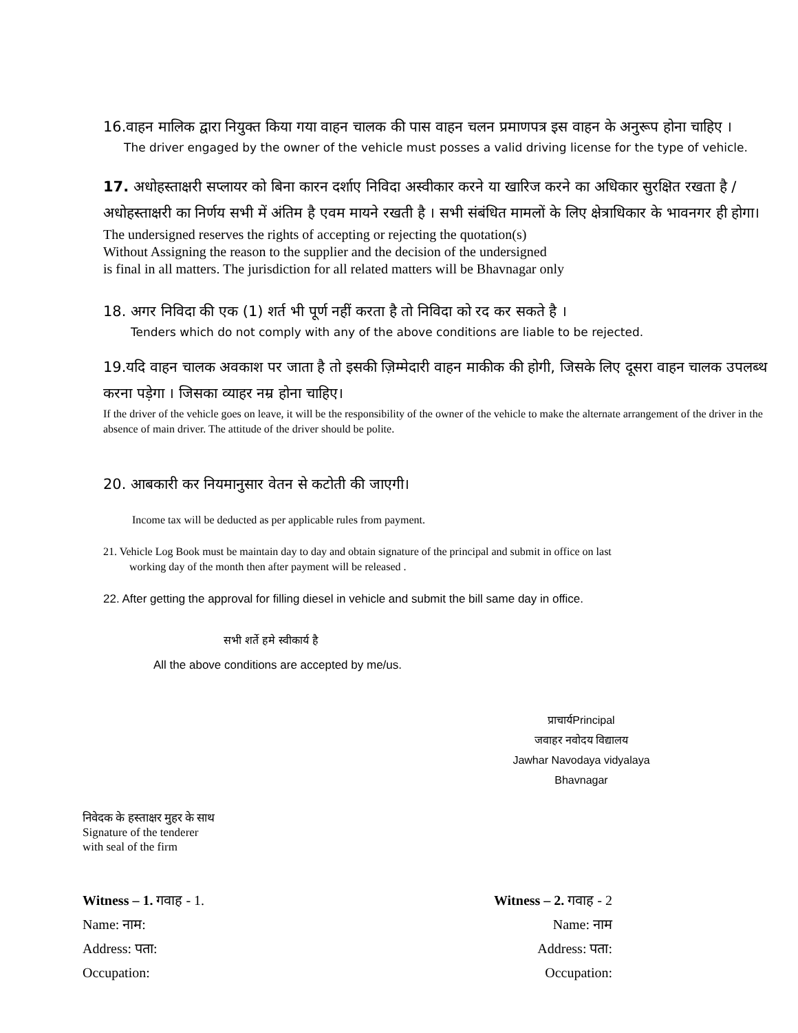16.वाहन मालिक द्वारा नियुक्त किया गया वाहन चालक की पास वाहन चलन प्रमाणपत्र इस वाहन के अनुरूप होना चाहिए ।
The driver engaged by the owner of the vehicle must posses a valid driving license for the type of vehicle.
17. अधोहस्ताक्षरी सप्लायर को बिना कारन दर्शाए निविदा अस्वीकार करने या खारिज करने का अधिकार सुरक्षित रखता है / अधोहस्ताक्षरी का निर्णय सभी में अंतिम है एवम मायने रखती है । सभी संबंधित मामलों के लिए क्षेत्राधिकार के भावनगर ही होगा।
The undersigned reserves the rights of accepting or rejecting the quotation(s)
Without Assigning the reason to the supplier and the decision of the undersigned
is final in all matters. The jurisdiction for all related matters will be Bhavnagar only
18. अगर निविदा की एक (1) शर्त भी पूर्ण नहीं करता है तो निविदा को रद कर सकते है ।
Tenders which do not comply with any of the above conditions are liable to be rejected.
19.यदि वाहन चालक अवकाश पर जाता है तो इसकी ज़िम्मेदारी वाहन माकीक की होगी, जिसके लिए दूसरा वाहन चालक उपलब्थ करना पड़ेगा । जिसका व्याहर नम्र होना चाहिए।
If the driver of the vehicle goes on leave, it will be the responsibility of the owner of the vehicle to make the alternate arrangement of the driver in the absence of main driver. The attitude of the driver should be polite.
20. आबकारी कर नियमानुसार वेतन से कटोती की जाएगी।
Income tax will be deducted as per applicable rules from payment.
21. Vehicle Log Book must be maintain day to day and obtain signature of the principal and submit in office on last
working day of the month then after payment will be released .
22. After getting the approval for filling diesel in vehicle and submit the bill same day in office.
सभी शर्ते हमे स्वीकार्य है
All the above conditions are accepted by me/us.
प्राचार्यPrincipal
जवाहर नवोदय विद्यालय
Jawhar Navodaya vidyalaya
Bhavnagar
निवेदक के हस्ताक्षर मुहर के साथ
Signature of the tenderer
with seal of the firm
Witness – 1. गवाह - 1. Witness – 2. गवाह - 2
Name: नाम: Name: नाम
Address: पता: Address: पता:
Occupation: Occupation: